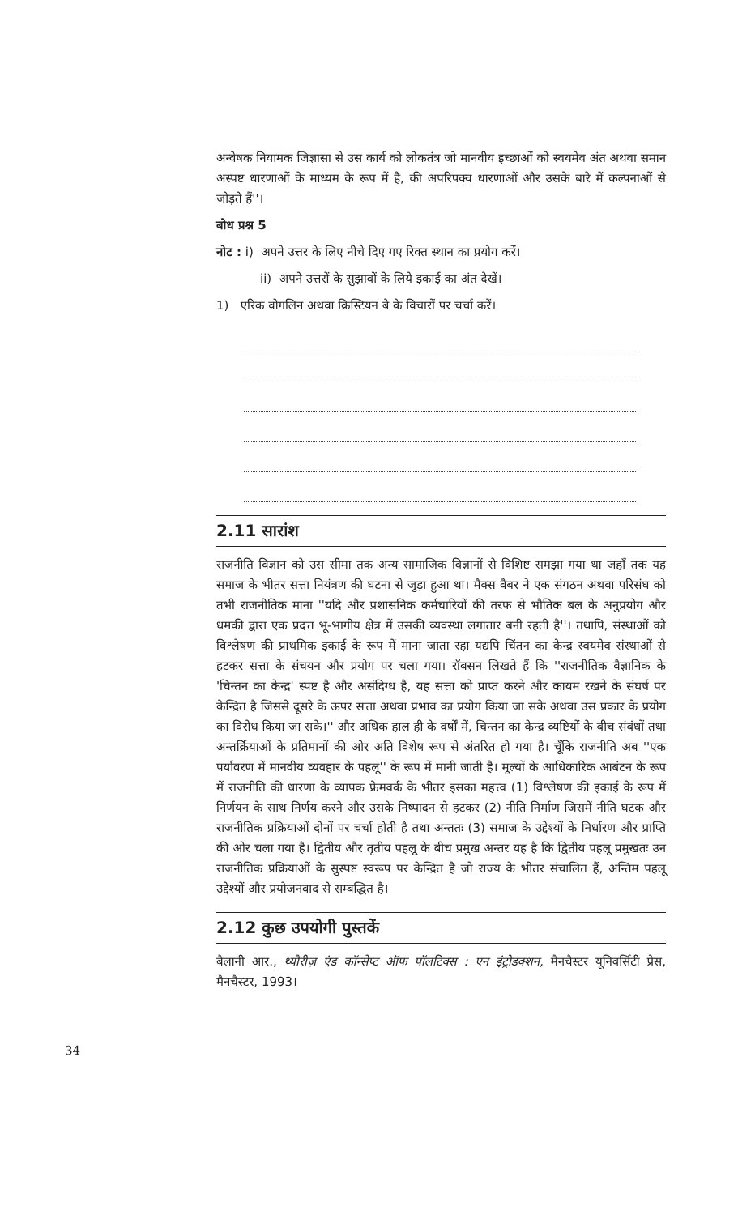अन्वेषक नियामक जिज्ञासा से उस कार्य को लोकतंत्र जो मानवीय इच्छाओं को स्वयमेव अंत अथवा समान अस्पष्ट धारणाओं के माध्यम के रूप में है, की अपरिपक्व धारणाओं और उसके बारे में कल्पनाओं से जोड़ते हैं''।
बोध प्रश्न 5
नोट : i) अपने उत्तर के लिए नीचे दिए गए रिक्त स्थान का प्रयोग करें।
ii) अपने उत्तरों के सुझावों के लिये इकाई का अंत देखें।
1) एरिक वोगलिन अथवा क्रिस्टियन बे के विचारों पर चर्चा करें।
2.11 सारांश
राजनीति विज्ञान को उस सीमा तक अन्य सामाजिक विज्ञानों से विशिष्ट समझा गया था जहाँ तक यह समाज के भीतर सत्ता नियंत्रण की घटना से जुड़ा हुआ था। मैक्स वैबर ने एक संगठन अथवा परिसंघ को तभी राजनीतिक माना ''यदि और प्रशासनिक कर्मचारियों की तरफ से भौतिक बल के अनुप्रयोग और धमकी द्वारा एक प्रदत्त भू-भागीय क्षेत्र में उसकी व्यवस्था लगातार बनी रहती है''। तथापि, संस्थाओं को विश्लेषण की प्राथमिक इकाई के रूप में माना जाता रहा यद्यपि चिंतन का केन्द्र स्वयमेव संस्थाओं से हटकर सत्ता के संचयन और प्रयोग पर चला गया। रॉबसन लिखते हैं कि ''राजनीतिक वैज्ञानिक के 'चिन्तन का केन्द्र' स्पष्ट है और असंदिग्ध है, यह सत्ता को प्राप्त करने और कायम रखने के संघर्ष पर केन्द्रित है जिससे दूसरे के ऊपर सत्ता अथवा प्रभाव का प्रयोग किया जा सके अथवा उस प्रकार के प्रयोग का विरोध किया जा सके।'' और अधिक हाल ही के वर्षों में, चिन्तन का केन्द्र व्यष्टियों के बीच संबंधों तथा अन्तर्क्रियाओं के प्रतिमानों की ओर अति विशेष रूप से अंतरित हो गया है। चूँकि राजनीति अब ''एक पर्यावरण में मानवीय व्यवहार के पहलू'' के रूप में मानी जाती है। मूल्यों के आधिकारिक आबंटन के रूप में राजनीति की धारणा के व्यापक फ्रेमवर्क के भीतर इसका महत्त्व (1) विश्लेषण की इकाई के रूप में निर्णयन के साथ निर्णय करने और उसके निष्पादन से हटकर (2) नीति निर्माण जिसमें नीति घटक और राजनीतिक प्रक्रियाओं दोनों पर चर्चा होती है तथा अन्ततः (3) समाज के उद्देश्यों के निर्धारण और प्राप्ति की ओर चला गया है। द्वितीय और तृतीय पहलू के बीच प्रमुख अन्तर यह है कि द्वितीय पहलू प्रमुखतः उन राजनीतिक प्रक्रियाओं के सुस्पष्ट स्वरूप पर केन्द्रित है जो राज्य के भीतर संचालित हैं, अन्तिम पहलू उद्देश्यों और प्रयोजनवाद से सम्बद्धित है।
2.12 कुछ उपयोगी पुस्तकें
बैलानी आर., थ्यौरीज़ एंड कॉन्सेप्ट ऑफ पॉलटिक्स : एन इंट्रोडक्शन, मैनचैस्टर यूनिवर्सिटी प्रेस, मैनचैस्टर, 1993।
34